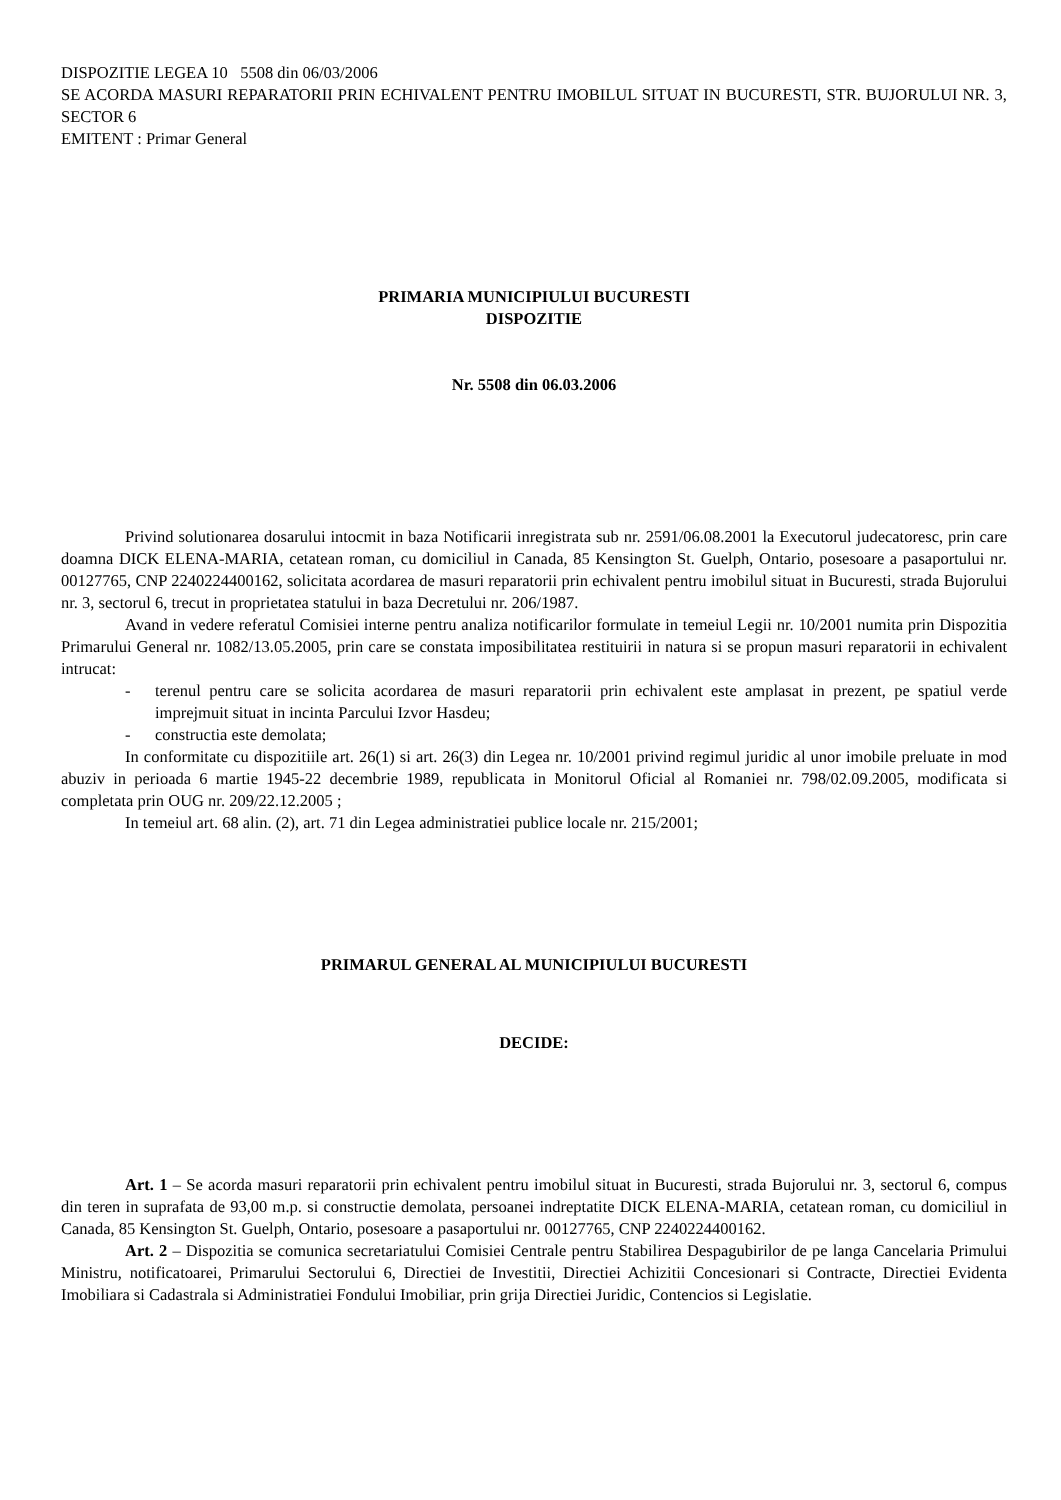DISPOZITIE LEGEA 10 5508 din 06/03/2006
SE ACORDA MASURI REPARATORII PRIN ECHIVALENT PENTRU IMOBILUL SITUAT IN BUCURESTI, STR. BUJORULUI NR. 3, SECTOR 6
EMITENT : Primar General
PRIMARIA MUNICIPIULUI BUCURESTI
DISPOZITIE
Nr. 5508 din 06.03.2006
Privind solutionarea dosarului intocmit in baza Notificarii inregistrata sub nr. 2591/06.08.2001 la Executorul judecatoresc, prin care doamna DICK ELENA-MARIA, cetatean roman, cu domiciliul in Canada, 85 Kensington St. Guelph, Ontario, posesoare a pasaportului nr. 00127765, CNP 2240224400162, solicitata acordarea de masuri reparatorii prin echivalent pentru imobilul situat in Bucuresti, strada Bujorului nr. 3, sectorul 6, trecut in proprietatea statului in baza Decretului nr. 206/1987.
Avand in vedere referatul Comisiei interne pentru analiza notificarilor formulate in temeiul Legii nr. 10/2001 numita prin Dispozitia Primarului General nr. 1082/13.05.2005, prin care se constata imposibilitatea restituirii in natura si se propun masuri reparatorii in echivalent intrucat:
- terenul pentru care se solicita acordarea de masuri reparatorii prin echivalent este amplasat in prezent, pe spatiul verde imprejmuit situat in incinta Parcului Izvor Hasdeu;
- constructia este demolata;
In conformitate cu dispozitiile art. 26(1) si art. 26(3) din Legea nr. 10/2001 privind regimul juridic al unor imobile preluate in mod abuziv in perioada 6 martie 1945-22 decembrie 1989, republicata in Monitorul Oficial al Romaniei nr. 798/02.09.2005, modificata si completata prin OUG nr. 209/22.12.2005 ;
In temeiul art. 68 alin. (2), art. 71 din Legea administratiei publice locale nr. 215/2001;
PRIMARUL GENERAL AL MUNICIPIULUI BUCURESTI
DECIDE:
Art. 1 – Se acorda masuri reparatorii prin echivalent pentru imobilul situat in Bucuresti, strada Bujorului nr. 3, sectorul 6, compus din teren in suprafata de 93,00 m.p. si constructie demolata, persoanei indreptatite DICK ELENA-MARIA, cetatean roman, cu domiciliul in Canada, 85 Kensington St. Guelph, Ontario, posesoare a pasaportului nr. 00127765, CNP 2240224400162.
Art. 2 – Dispozitia se comunica secretariatului Comisiei Centrale pentru Stabilirea Despagubirilor de pe langa Cancelaria Primului Ministru, notificatoarei, Primarului Sectorului 6, Directiei de Investitii, Directiei Achizitii Concesionari si Contracte, Directiei Evidenta Imobiliara si Cadastrala si Administratiei Fondului Imobiliar, prin grija Directiei Juridic, Contencios si Legislatie.